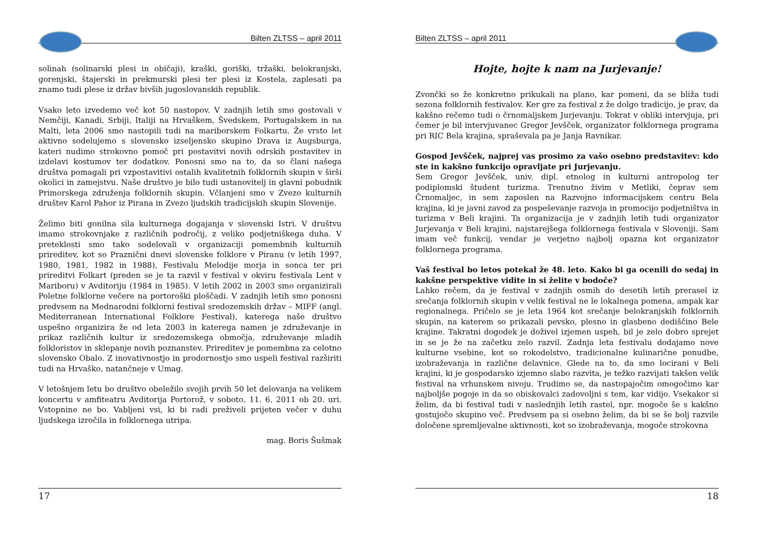Bilten ZLTSS – april 2011
solinah (solinarski plesi in običaji), kraški, goriški, tržaški, belokranjski, gorenjski, štajerski in prekmurski plesi ter plesi iz Kostela, zaplesati pa znamo tudi plese iz držav bivših jugoslovanskih republik.
Vsako leto izvedemo več kot 50 nastopov. V zadnjih letih smo gostovali v Nemčiji, Kanadi, Srbiji, Italiji na Hrvaškem, Švedskem, Portugalskem in na Malti, leta 2006 smo nastopili tudi na mariborskem Folkartu. Že vrsto let aktivno sodelujemo s slovensko izseljensko skupino Drava iz Augsburga, kateri nudimo strokovno pomoč pri postavitvi novih odrskih postavitev in izdelavi kostumov ter dodatkov. Ponosni smo na to, da so člani našega društva pomagali pri vzpostavitivi ostalih kvalitetnih folklornih skupin v širši okolici in zamejstvu. Naše društvo je bilo tudi ustanovitelj in glavni pobudnik Primorskega združenja folklornih skupin. Včlanjeni smo v Zvezo kulturnih društev Karol Pahor iz Pirana in Zvezo ljudskih tradicijskih skupin Slovenije.
Želimo biti gonilna sila kulturnega dogajanja v slovenski Istri. V društvu imamo strokovnjake z različnih področij, z veliko podjetniškega duha. V preteklosti smo tako sodelovali v organizaciji pomembnih kulturnih prireditev, kot so Praznični dnevi slovenske folklore v Piranu (v letih 1997, 1980, 1981, 1982 in 1988), Festivalu Melodije morja in sonca ter pri prireditvi Folkart (preden se je ta razvil v festival v okviru festivala Lent v Mariboru) v Avditoriju (1984 in 1985). V letih 2002 in 2003 smo organizirali Poletne folklorne večere na portoroški ploščadi. V zadnjih letih smo ponosni predvsem na Mednarodni folklorni festival sredozemskih držav – MIFF (angl. Mediterranean International Folklore Festival), katerega naše društvo uspešno organizira že od leta 2003 in katerega namen je združevanje in prikaz različnih kultur iz sredozemskega območja, združevanje mladih folkloristov in sklepanje novih poznanstev. Prireditev je pomembna za celotno slovensko Obalo. Z inovativnostjo in prodornostjo smo uspeli festival razširiti tudi na Hrvaško, natančneje v Umag.
V letošnjem letu bo društvo obeležilo svojih prvih 50 let delovanja na velikem koncertu v amfiteatru Avditorija Portorož, v soboto, 11. 6. 2011 ob 20. uri. Vstopnine ne bo. Vabljeni vsi, ki bi radi preživeli prijeten večer v duhu ljudskega izročila in folklornega utripa.
mag. Boris Šušmak
17
Bilten ZLTSS – april 2011
Hojte, hojte k nam na Jurjevanje!
Zvončki so že konkretno prikukali na plano, kar pomeni, da se bliža tudi sezona folklornih festivalov. Ker gre za festival z že dolgo tradicijo, je prav, da kakšno rečemo tudi o črnomaljskem Jurjevanju. Tokrat v obliki intervjuja, pri čemer je bil intervjuvanec Gregor Jevšček, organizator folklornega programa pri RIC Bela krajina, spraševala pa je Janja Ravnikar.
Gospod Jevšček, najprej vas prosimo za vašo osebno predstavitev: kdo ste in kakšno funkcijo opravljate pri Jurjevanju.
Sem Gregor Jevšček, univ. dipl. etnolog in kulturni antropolog ter podiplomski študent turizma. Trenutno živim v Metliki, čeprav sem Črnomaljec, in sem zaposlen na Razvojno informacijskem centru Bela krajina, ki je javni zavod za pospeševanje razvoja in promocijo podjetništva in turizma v Beli krajini. Ta organizacija je v zadnjih letih tudi organizator Jurjevanja v Beli krajini, najstarejšega folklornega festivala v Sloveniji. Sam imam več funkcij, vendar je verjetno najbolj opazna kot organizator folklornega programa.
Vaš festival bo letos potekal že 48. leto. Kako bi ga ocenili do sedaj in kakšne perspektive vidite in si želite v bodoče?
Lahko rečem, da je festival v zadnjih osmih do desetih letih prerasel iz srečanja folklornih skupin v velik festival ne le lokalnega pomena, ampak kar regionalnega. Pričelo se je leta 1964 kot srečanje belokranjskih folklornih skupin, na katerem so prikazali pevsko, plesno in glasbeno dediščino Bele krajine. Takratni dogodek je doživel izjemen uspeh, bil je zelo dobro sprejet in se je že na začetku zelo razvil. Zadnja leta festivalu dodajamo nove kulturne vsebine, kot so rokodelstvo, tradicionalne kulinarične ponudbe, izobraževanja in različne delavnice. Glede na to, da smo locirani v Beli krajini, ki je gospodarsko izjemno slabo razvita, je težko razvijati takšen velik festival na vrhunskem nivoju. Trudimo se, da nastopajočim omogočimo kar najboljše pogoje in da so obiskovalci zadovoljni s tem, kar vidijo. Vsekakor si želim, da bi festival tudi v naslednjih letih rastel, npr. mogoče še s kakšno gostujočo skupino več. Predvsem pa si osebno želim, da bi se še bolj razvile določene spremljevalne aktivnosti, kot so izobraževanja, mogoče strokovna
18